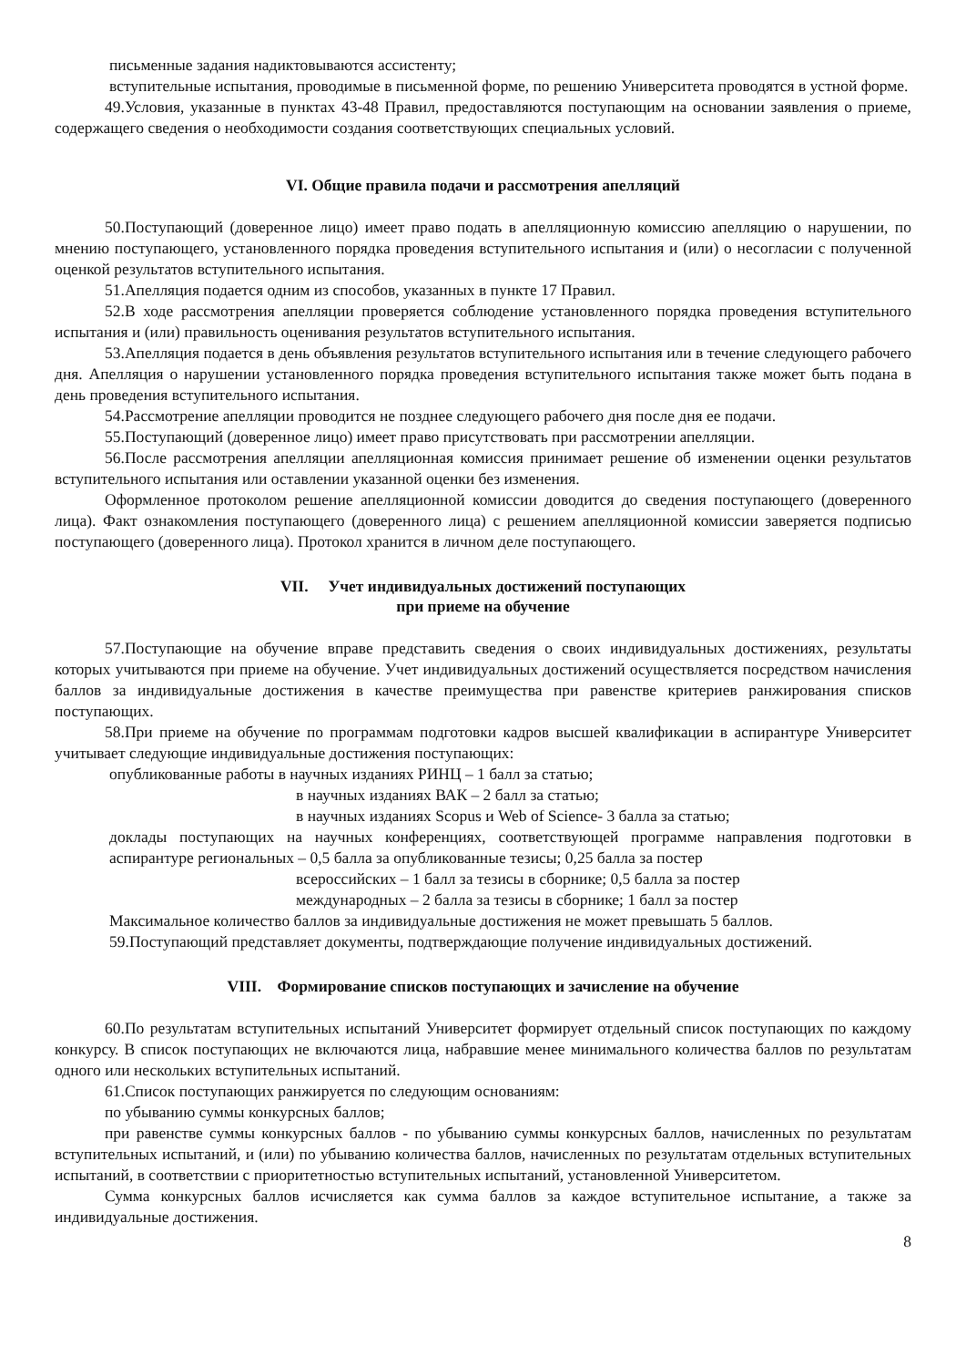письменные задания надиктовываются ассистенту;
вступительные испытания, проводимые в письменной форме, по решению Университета проводятся в устной форме.
49.Условия, указанные в пунктах 43-48 Правил, предоставляются поступающим на основании заявления о приеме, содержащего сведения о необходимости создания соответствующих специальных условий.
VI. Общие правила подачи и рассмотрения апелляций
50.Поступающий (доверенное лицо) имеет право подать в апелляционную комиссию апелляцию о нарушении, по мнению поступающего, установленного порядка проведения вступительного испытания и (или) о несогласии с полученной оценкой результатов вступительного испытания.
51.Апелляция подается одним из способов, указанных в пункте 17 Правил.
52.В ходе рассмотрения апелляции проверяется соблюдение установленного порядка проведения вступительного испытания и (или) правильность оценивания результатов вступительного испытания.
53.Апелляция подается в день объявления результатов вступительного испытания или в течение следующего рабочего дня. Апелляция о нарушении установленного порядка проведения вступительного испытания также может быть подана в день проведения вступительного испытания.
54.Рассмотрение апелляции проводится не позднее следующего рабочего дня после дня ее подачи.
55.Поступающий (доверенное лицо) имеет право присутствовать при рассмотрении апелляции.
56.После рассмотрения апелляции апелляционная комиссия принимает решение об изменении оценки результатов вступительного испытания или оставлении указанной оценки без изменения.
Оформленное протоколом решение апелляционной комиссии доводится до сведения поступающего (доверенного лица). Факт ознакомления поступающего (доверенного лица) с решением апелляционной комиссии заверяется подписью поступающего (доверенного лица). Протокол хранится в личном деле поступающего.
VII. Учет индивидуальных достижений поступающих
при приеме на обучение
57.Поступающие на обучение вправе представить сведения о своих индивидуальных достижениях, результаты которых учитываются при приеме на обучение. Учет индивидуальных достижений осуществляется посредством начисления баллов за индивидуальные достижения в качестве преимущества при равенстве критериев ранжирования списков поступающих.
58.При приеме на обучение по программам подготовки кадров высшей квалификации в аспирантуре Университет учитывает следующие индивидуальные достижения поступающих:
опубликованные работы в научных изданиях РИНЦ – 1 балл за статью;
в научных изданиях ВАК – 2 балл за статью;
в научных изданиях Scopus и Web of Science- 3 балла за статью;
доклады поступающих на научных конференциях, соответствующей программе направления подготовки в аспирантуре региональных – 0,5 балла за опубликованные тезисы; 0,25 балла за постер
всероссийских – 1 балл за тезисы в сборнике; 0,5 балла за постер
международных – 2 балла за тезисы в сборнике; 1 балл за постер
Максимальное количество баллов за индивидуальные достижения не может превышать 5 баллов.
59.Поступающий представляет документы, подтверждающие получение индивидуальных достижений.
VIII. Формирование списков поступающих и зачисление на обучение
60.По результатам вступительных испытаний Университет формирует отдельный список поступающих по каждому конкурсу. В список поступающих не включаются лица, набравшие менее минимального количества баллов по результатам одного или нескольких вступительных испытаний.
61.Список поступающих ранжируется по следующим основаниям:
по убыванию суммы конкурсных баллов;
при равенстве суммы конкурсных баллов - по убыванию суммы конкурсных баллов, начисленных по результатам вступительных испытаний, и (или) по убыванию количества баллов, начисленных по результатам отдельных вступительных испытаний, в соответствии с приоритетностью вступительных испытаний, установленной Университетом.
Сумма конкурсных баллов исчисляется как сумма баллов за каждое вступительное испытание, а также за индивидуальные достижения.
8